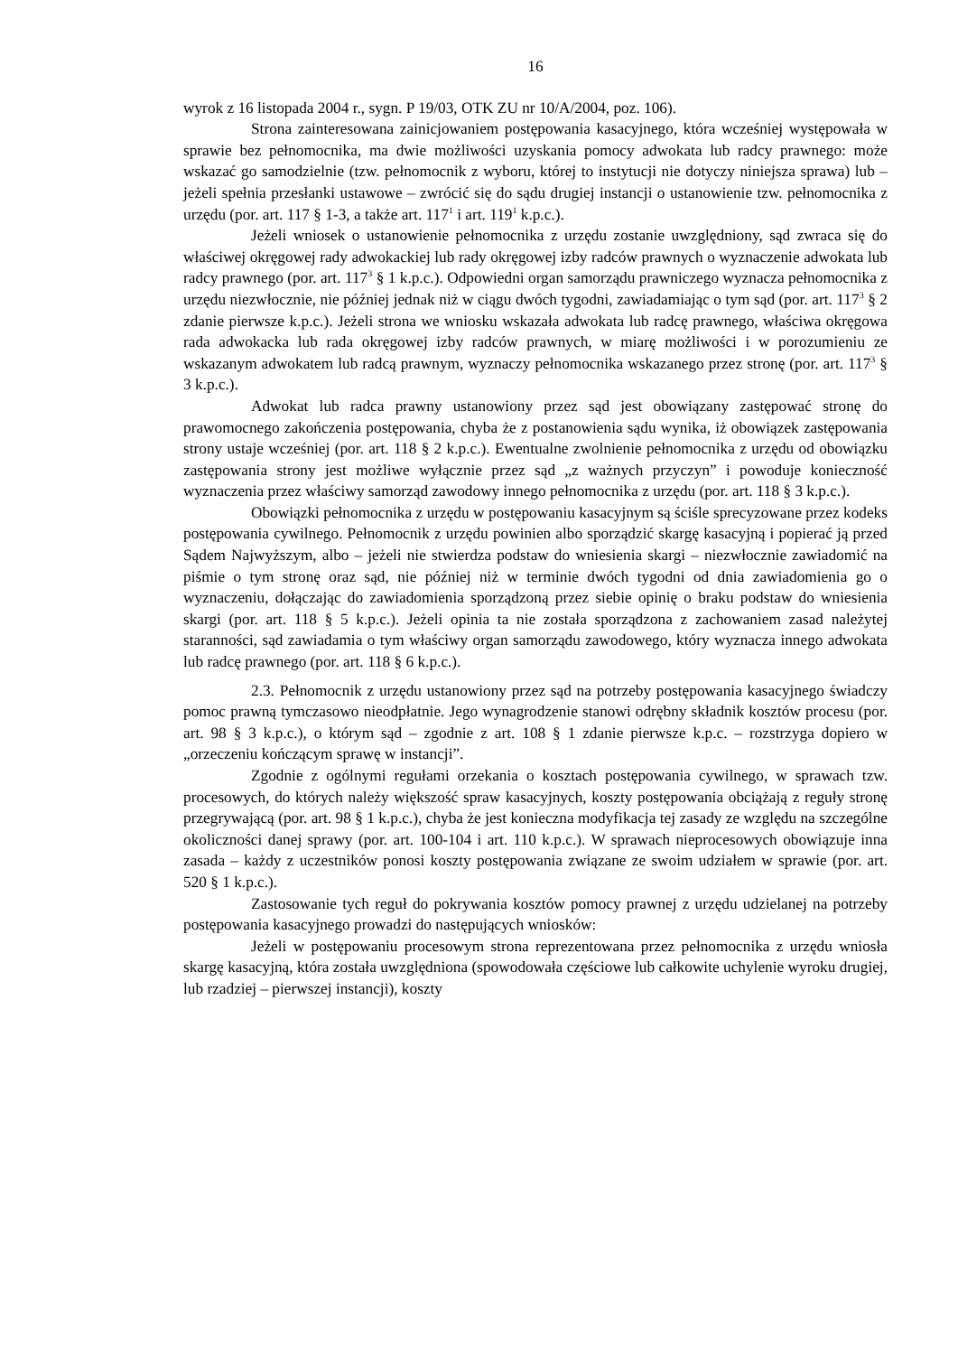16
wyrok z 16 listopada 2004 r., sygn. P 19/03, OTK ZU nr 10/A/2004, poz. 106).
Strona zainteresowana zainicjowaniem postępowania kasacyjnego, która wcześniej występowała w sprawie bez pełnomocnika, ma dwie możliwości uzyskania pomocy adwokata lub radcy prawnego: może wskazać go samodzielnie (tzw. pełnomocnik z wyboru, której to instytucji nie dotyczy niniejsza sprawa) lub – jeżeli spełnia przesłanki ustawowe – zwrócić się do sądu drugiej instancji o ustanowienie tzw. pełnomocnika z urzędu (por. art. 117 § 1-3, a także art. 117<sup>1</sup> i art. 119<sup>1</sup> k.p.c.).
Jeżeli wniosek o ustanowienie pełnomocnika z urzędu zostanie uwzględniony, sąd zwraca się do właściwej okręgowej rady adwokackiej lub rady okręgowej izby radców prawnych o wyznaczenie adwokata lub radcy prawnego (por. art. 117<sup>3</sup> § 1 k.p.c.). Odpowiedni organ samorządu prawniczego wyznacza pełnomocnika z urzędu niezwłocznie, nie później jednak niż w ciągu dwóch tygodni, zawiadamiając o tym sąd (por. art. 117<sup>3</sup> § 2 zdanie pierwsze k.p.c.). Jeżeli strona we wniosku wskazała adwokata lub radcę prawnego, właściwa okręgowa rada adwokacka lub rada okręgowej izby radców prawnych, w miarę możliwości i w porozumieniu ze wskazanym adwokatem lub radcą prawnym, wyznaczy pełnomocnika wskazanego przez stronę (por. art. 117<sup>3</sup> § 3 k.p.c.).
Adwokat lub radca prawny ustanowiony przez sąd jest obowiązany zastępować stronę do prawomocnego zakończenia postępowania, chyba że z postanowienia sądu wynika, iż obowiązek zastępowania strony ustaje wcześniej (por. art. 118 § 2 k.p.c.). Ewentualne zwolnienie pełnomocnika z urzędu od obowiązku zastępowania strony jest możliwe wyłącznie przez sąd „z ważnych przyczyn” i powoduje konieczność wyznaczenia przez właściwy samorząd zawodowy innego pełnomocnika z urzędu (por. art. 118 § 3 k.p.c.).
Obowiązki pełnomocnika z urzędu w postępowaniu kasacyjnym są ściśle sprecyzowane przez kodeks postępowania cywilnego. Pełnomocnik z urzędu powinien albo sporządzić skargę kasacyjną i popierać ją przed Sądem Najwyższym, albo – jeżeli nie stwierdza podstaw do wniesienia skargi – niezwłocznie zawiadomić na piśmie o tym stronę oraz sąd, nie później niż w terminie dwóch tygodni od dnia zawiadomienia go o wyznaczeniu, dołączając do zawiadomienia sporządzoną przez siebie opinię o braku podstaw do wniesienia skargi (por. art. 118 § 5 k.p.c.). Jeżeli opinia ta nie została sporządzona z zachowaniem zasad należytej staranności, sąd zawiadamia o tym właściwy organ samorządu zawodowego, który wyznacza innego adwokata lub radcę prawnego (por. art. 118 § 6 k.p.c.).
2.3. Pełnomocnik z urzędu ustanowiony przez sąd na potrzeby postępowania kasacyjnego świadczy pomoc prawną tymczasowo nieodpłatnie. Jego wynagrodzenie stanowi odrębny składnik kosztów procesu (por. art. 98 § 3 k.p.c.), o którym sąd – zgodnie z art. 108 § 1 zdanie pierwsze k.p.c. – rozstrzyga dopiero w „orzeczeniu kończącym sprawę w instancji”.
Zgodnie z ogólnymi regułami orzekania o kosztach postępowania cywilnego, w sprawach tzw. procesowych, do których należy większość spraw kasacyjnych, koszty postępowania obciążają z reguły stronę przegrywającą (por. art. 98 § 1 k.p.c.), chyba że jest konieczna modyfikacja tej zasady ze względu na szczególne okoliczności danej sprawy (por. art. 100-104 i art. 110 k.p.c.). W sprawach nieprocesowych obowiązuje inna zasada – każdy z uczestników ponosi koszty postępowania związane ze swoim udziałem w sprawie (por. art. 520 § 1 k.p.c.).
Zastosowanie tych reguł do pokrywania kosztów pomocy prawnej z urzędu udzielanej na potrzeby postępowania kasacyjnego prowadzi do następujących wniosków:
Jeżeli w postępowaniu procesowym strona reprezentowana przez pełnomocnika z urzędu wniosła skargę kasacyjną, która została uwzględniona (spowodowała częściowe lub całkowite uchylenie wyroku drugiej, lub rzadziej – pierwszej instancji), koszty